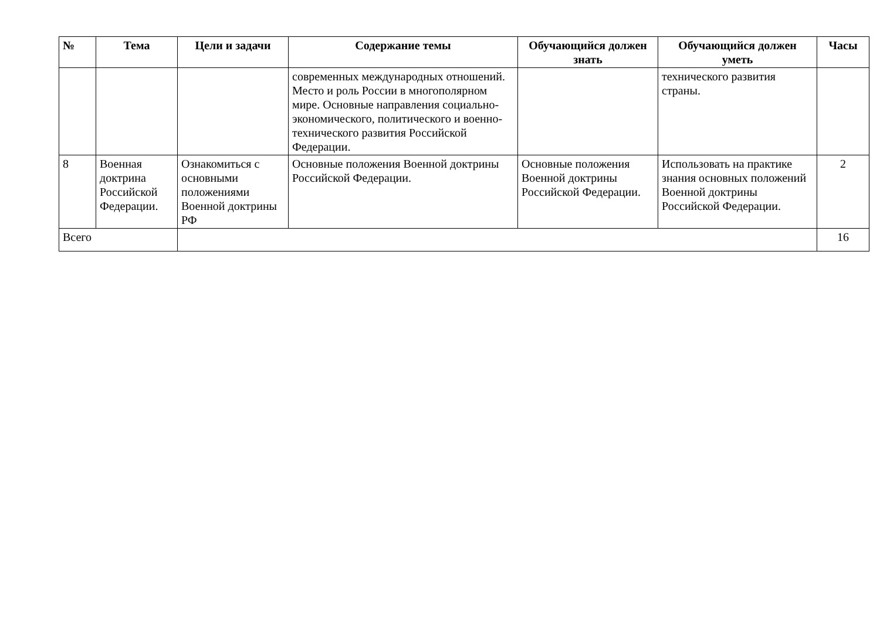| № | Тема | Цели и задачи | Содержание темы | Обучающийся должен знать | Обучающийся должен уметь | Часы |
| --- | --- | --- | --- | --- | --- | --- |
| | | | современных международных отношений. Место и роль России в многополярном мире. Основные направления социально-экономического, политического и военно-технического развития Российской Федерации. | | технического развития страны. | |
| 8 | Военная доктрина Российской Федерации. | Ознакомиться с основными положениями Военной доктрины РФ | Основные положения Военной доктрины Российской Федерации. | Основные положения Военной доктрины Российской Федерации. | Использовать на практике знания основных положений Военной доктрины Российской Федерации. | 2 |
| Всего | | | | | | 16 |